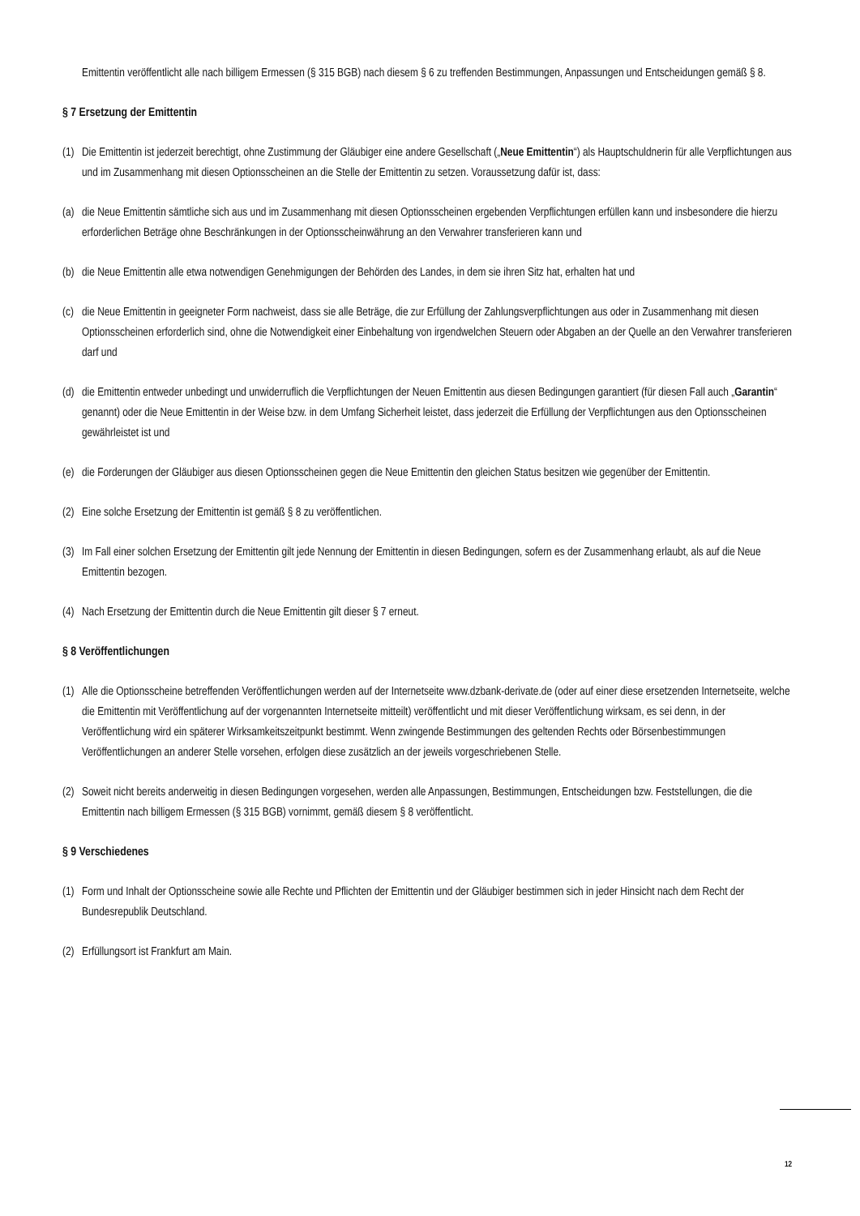Emittentin veröffentlicht alle nach billigem Ermessen (§ 315 BGB) nach diesem § 6 zu treffenden Bestimmungen, Anpassungen und Entscheidungen gemäß § 8.
§ 7 Ersetzung der Emittentin
(1) Die Emittentin ist jederzeit berechtigt, ohne Zustimmung der Gläubiger eine andere Gesellschaft („Neue Emittentin“) als Hauptschuldnerin für alle Verpflichtungen aus und im Zusammenhang mit diesen Optionsscheinen an die Stelle der Emittentin zu setzen. Voraussetzung dafür ist, dass:
(a) die Neue Emittentin sämtliche sich aus und im Zusammenhang mit diesen Optionsscheinen ergebenden Verpflichtungen erfüllen kann und insbesondere die hierzu erforderlichen Beträge ohne Beschränkungen in der Optionsscheinwährung an den Verwahrer transferieren kann und
(b) die Neue Emittentin alle etwa notwendigen Genehmigungen der Behörden des Landes, in dem sie ihren Sitz hat, erhalten hat und
(c) die Neue Emittentin in geeigneter Form nachweist, dass sie alle Beträge, die zur Erfüllung der Zahlungsverpflichtungen aus oder in Zusammenhang mit diesen Optionsscheinen erforderlich sind, ohne die Notwendigkeit einer Einbehaltung von irgendwelchen Steuern oder Abgaben an der Quelle an den Verwahrer transferieren darf und
(d) die Emittentin entweder unbedingt und unwiderruflich die Verpflichtungen der Neuen Emittentin aus diesen Bedingungen garantiert (für diesen Fall auch „Garantin“ genannt) oder die Neue Emittentin in der Weise bzw. in dem Umfang Sicherheit leistet, dass jederzeit die Erfüllung der Verpflichtungen aus den Optionsscheinen gewährleistet ist und
(e) die Forderungen der Gläubiger aus diesen Optionsscheinen gegen die Neue Emittentin den gleichen Status besitzen wie gegenüber der Emittentin.
(2) Eine solche Ersetzung der Emittentin ist gemäß § 8 zu veröffentlichen.
(3) Im Fall einer solchen Ersetzung der Emittentin gilt jede Nennung der Emittentin in diesen Bedingungen, sofern es der Zusammenhang erlaubt, als auf die Neue Emittentin bezogen.
(4) Nach Ersetzung der Emittentin durch die Neue Emittentin gilt dieser § 7 erneut.
§ 8 Veröffentlichungen
(1) Alle die Optionsscheine betreffenden Veröffentlichungen werden auf der Internetseite www.dzbank-derivate.de (oder auf einer diese ersetzenden Internetseite, welche die Emittentin mit Veröffentlichung auf der vorgenannten Internetseite mitteilt) veröffentlicht und mit dieser Veröffentlichung wirksam, es sei denn, in der Veröffentlichung wird ein späterer Wirksamkeitszeitpunkt bestimmt. Wenn zwingende Bestimmungen des geltenden Rechts oder Börsenbestimmungen Veröffentlichungen an anderer Stelle vorsehen, erfolgen diese zusätzlich an der jeweils vorgeschriebenen Stelle.
(2) Soweit nicht bereits anderweitig in diesen Bedingungen vorgesehen, werden alle Anpassungen, Bestimmungen, Entscheidungen bzw. Feststellungen, die die Emittentin nach billigem Ermessen (§ 315 BGB) vornimmt, gemäß diesem § 8 veröffentlicht.
§ 9 Verschiedenes
(1) Form und Inhalt der Optionsscheine sowie alle Rechte und Pflichten der Emittentin und der Gläubiger bestimmen sich in jeder Hinsicht nach dem Recht der Bundesrepublik Deutschland.
(2) Erfüllungsort ist Frankfurt am Main.
12